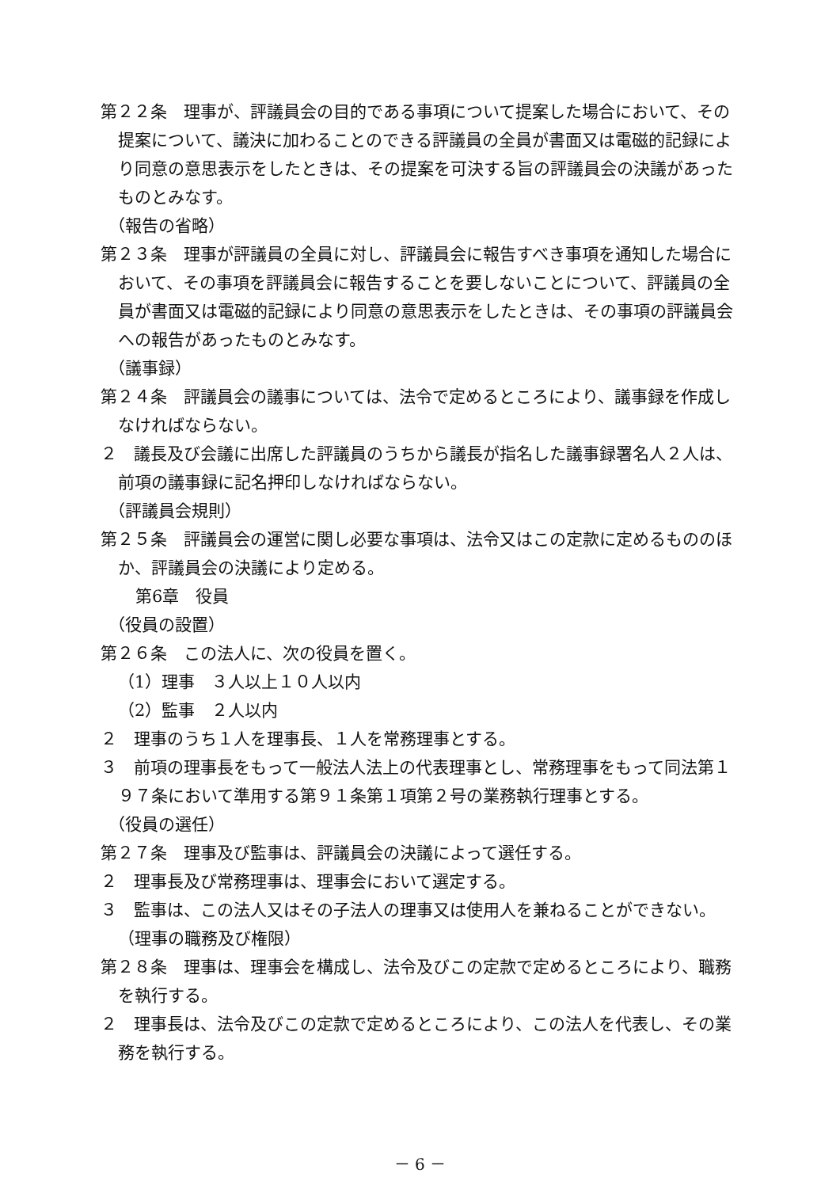第２２条　理事が、評議員会の目的である事項について提案した場合において、その提案について、議決に加わることのできる評議員の全員が書面又は電磁的記録により同意の意思表示をしたときは、その提案を可決する旨の評議員会の決議があったものとみなす。
（報告の省略）
第２３条　理事が評議員の全員に対し、評議員会に報告すべき事項を通知した場合において、その事項を評議員会に報告することを要しないことについて、評議員の全員が書面又は電磁的記録により同意の意思表示をしたときは、その事項の評議員会への報告があったものとみなす。
（議事録）
第２４条　評議員会の議事については、法令で定めるところにより、議事録を作成しなければならない。
２　議長及び会議に出席した評議員のうちから議長が指名した議事録署名人２人は、前項の議事録に記名押印しなければならない。
（評議員会規則）
第２５条　評議員会の運営に関し必要な事項は、法令又はこの定款に定めるもののほか、評議員会の決議により定める。
第6章　役員
（役員の設置）
第２６条　この法人に、次の役員を置く。
（1）理事　３人以上１０人以内
（2）監事　２人以内
２　理事のうち１人を理事長、１人を常務理事とする。
３　前項の理事長をもって一般法人法上の代表理事とし、常務理事をもって同法第１９７条において準用する第９１条第１項第２号の業務執行理事とする。
（役員の選任）
第２７条　理事及び監事は、評議員会の決議によって選任する。
２　理事長及び常務理事は、理事会において選定する。
３　監事は、この法人又はその子法人の理事又は使用人を兼ねることができない。
（理事の職務及び権限）
第２８条　理事は、理事会を構成し、法令及びこの定款で定めるところにより、職務を執行する。
２　理事長は、法令及びこの定款で定めるところにより、この法人を代表し、その業務を執行する。
－ 6 －